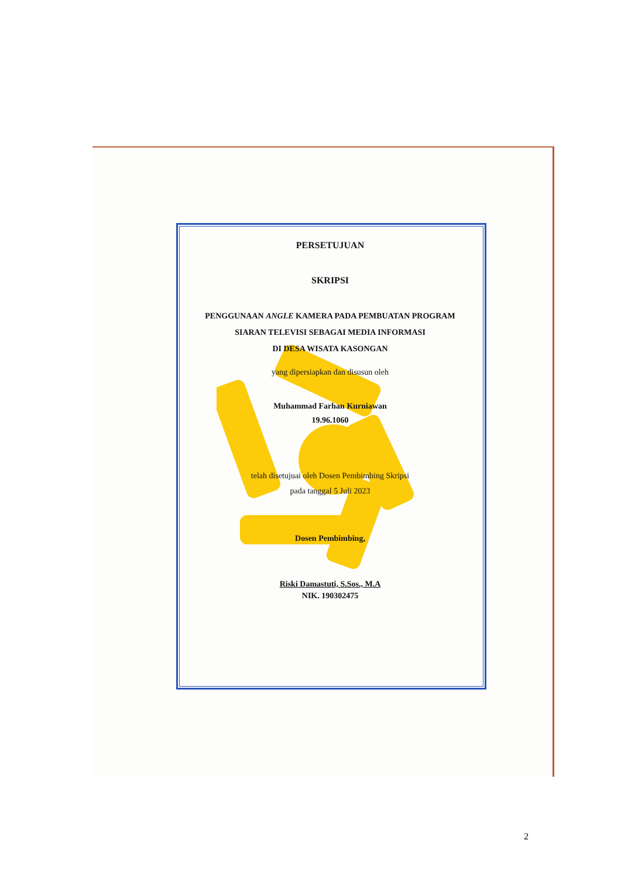PERSETUJUAN
SKRIPSI
PENGGUNAAN ANGLE KAMERA PADA PEMBUATAN PROGRAM
SIARAN TELEVISI SEBAGAI MEDIA INFORMASI
DI DESA WISATA KASONGAN
yang dipersiapkan dan disusun oleh
Muhammad Farhan Kurniawan
19.96.1060
telah disetujuai oleh Dosen Pembimbing Skripsi
pada tanggal 5 Juli 2023
Dosen Pembimbing,
Riski Damastuti, S.Sos., M.A
NIK. 190302475
2